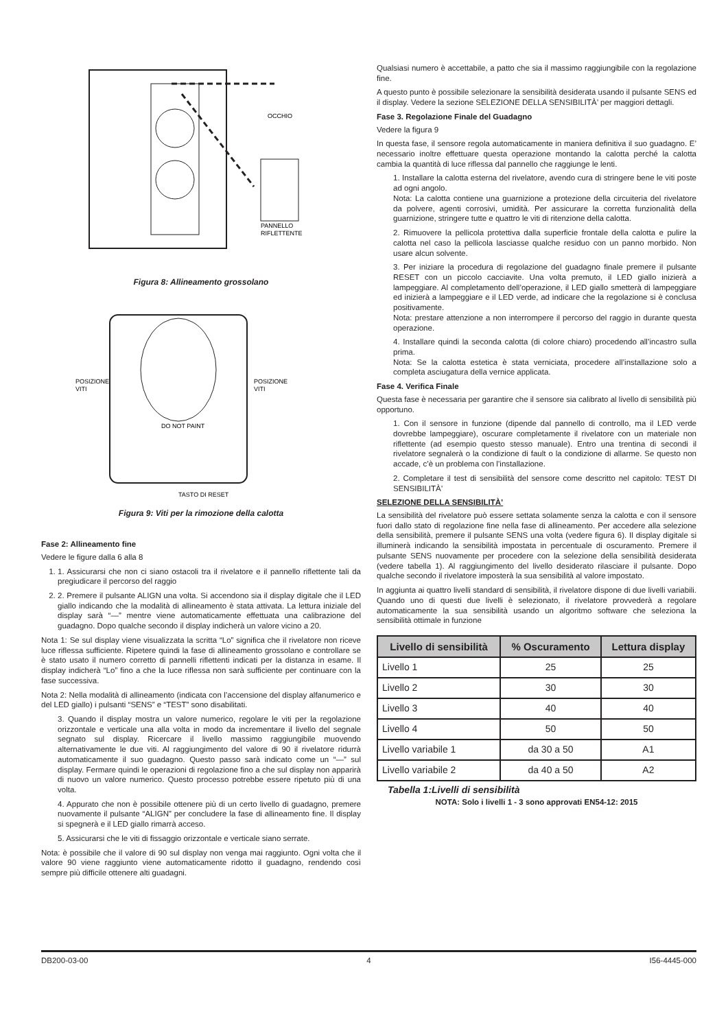OCCHIO
PANNELLO
RIFLETTENTE
Figura 8: Allineamento grossolano
DO NOT PAINT
POSIZIONE
VITI
POSIZIONE
VITI
TASTO DI RESET
Figura 9: Viti per la rimozione della calotta
Fase 2: Allineamento fine
Vedere le figure dalla 6 alla 8
1. 1. Assicurarsi che non ci siano ostacoli tra il rivelatore e il pannello riflettente tali da pregiudicare il percorso del raggio
2. 2. Premere il pulsante ALIGN una volta. Si accendono sia il display digitale che il LED giallo indicando che la modalità di allineamento è stata attivata. La lettura iniziale del display sarà “—” mentre viene automaticamente effettuata una calibrazione del guadagno. Dopo qualche secondo il display indicherà un valore vicino a 20.
Nota 1: Se sul display viene visualizzata la scritta “Lo” significa che il rivelatore non riceve luce riflessa sufficiente. Ripetere quindi la fase di allineamento grossolano e controllare se è stato usato il numero corretto di pannelli riflettenti indicati per la distanza in esame. Il display indicherà “Lo” fino a che la luce riflessa non sarà sufficiente per continuare con la fase successiva.
Nota 2: Nella modalità di allineamento (indicata con l’accensione del display alfanumerico e del LED giallo) i pulsanti “SENS” e “TEST” sono disabilitati.
3. Quando il display mostra un valore numerico, regolare le viti per la regolazione orizzontale e verticale una alla volta in modo da incrementare il livello del segnale segnato sul display. Ricercare il livello massimo raggiungibile muovendo alternativamente le due viti. Al raggiungimento del valore di 90 il rivelatore ridurrà automaticamente il suo guadagno. Questo passo sarà indicato come un “—” sul display. Fermare quindi le operazioni di regolazione fino a che sul display non apparirà di nuovo un valore numerico. Questo processo potrebbe essere ripetuto più di una volta.
4. Appurato che non è possibile ottenere più di un certo livello di guadagno, premere nuovamente il pulsante “ALIGN” per concludere la fase di allineamento fine. Il display si spegnerà e il LED giallo rimarrà acceso.
5. Assicurarsi che le viti di fissaggio orizzontale e verticale siano serrate.
Nota: è possibile che il valore di 90 sul display non venga mai raggiunto. Ogni volta che il valore 90 viene raggiunto viene automaticamente ridotto il guadagno, rendendo così sempre più difficile ottenere alti guadagni.
Qualsiasi numero è accettabile, a patto che sia il massimo raggiungibile con la regolazione fine.
A questo punto è possibile selezionare la sensibilità desiderata usando il pulsante SENS ed il display. Vedere la sezione SELEZIONE DELLA SENSIBILITÀ’ per maggiori dettagli.
Fase 3. Regolazione Finale del Guadagno
Vedere la figura 9
In questa fase, il sensore regola automaticamente in maniera definitiva il suo guadagno. E’ necessario inoltre effettuare questa operazione montando la calotta perché la calotta cambia la quantità di luce riflessa dal pannello che raggiunge le lenti.
1. Installare la calotta esterna del rivelatore, avendo cura di stringere bene le viti poste ad ogni angolo.
Nota: La calotta contiene una guarnizione a protezione della circuiteria del rivelatore da polvere, agenti corrosivi, umidità. Per assicurare la corretta funzionalità della guarnizione, stringere tutte e quattro le viti di ritenzione della calotta.
2. Rimuovere la pellicola protettiva dalla superficie frontale della calotta e pulire la calotta nel caso la pellicola lasciasse qualche residuo con un panno morbido. Non usare alcun solvente.
3. Per iniziare la procedura di regolazione del guadagno finale premere il pulsante RESET con un piccolo cacciavite. Una volta premuto, il LED giallo inizierà a lampeggiare. Al completamento dell’operazione, il LED giallo smetterà di lampeggiare ed inizierà a lampeggiare e il LED verde, ad indicare che la regolazione si è conclusa positivamente.
Nota: prestare attenzione a non interrompere il percorso del raggio in durante questa operazione.
4. Installare quindi la seconda calotta (di colore chiaro) procedendo all’incastro sulla prima.
Nota: Se la calotta estetica è stata verniciata, procedere all’installazione solo a completa asciugatura della vernice applicata.
Fase 4. Verifica Finale
Questa fase è necessaria per garantire che il sensore sia calibrato al livello di sensibilità più opportuno.
1. Con il sensore in funzione (dipende dal pannello di controllo, ma il LED verde dovrebbe lampeggiare), oscurare completamente il rivelatore con un materiale non riflettente (ad esempio questo stesso manuale). Entro una trentina di secondi il rivelatore segnalerà o la condizione di fault o la condizione di allarme. Se questo non accade, c’è un problema con l’installazione.
2. Completare il test di sensibilità del sensore come descritto nel capitolo: TEST DI SENSIBILITÀ’
SELEZIONE DELLA SENSIBILITÀ’
La sensibilità del rivelatore può essere settata solamente senza la calotta e con il sensore fuori dallo stato di regolazione fine nella fase di allineamento. Per accedere alla selezione della sensibilità, premere il pulsante SENS una volta (vedere figura 6). Il display digitale si illuminerà indicando la sensibilità impostata in percentuale di oscuramento. Premere il pulsante SENS nuovamente per procedere con la selezione della sensibilità desiderata (vedere tabella 1). Al raggiungimento del livello desiderato rilasciare il pulsante. Dopo qualche secondo il rivelatore imposterà la sua sensibilità al valore impostato.
In aggiunta ai quattro livelli standard di sensibilità, il rivelatore dispone di due livelli variabili. Quando uno di questi due livelli è selezionato, il rivelatore provvederà a regolare automaticamente la sua sensibilità usando un algoritmo software che seleziona la sensibilità ottimale in funzione
| Livello di sensibilità | % Oscuramento | Lettura display |
| --- | --- | --- |
| Livello 1 | 25 | 25 |
| Livello 2 | 30 | 30 |
| Livello 3 | 40 | 40 |
| Livello 4 | 50 | 50 |
| Livello variabile 1 | da 30 a 50 | A1 |
| Livello variabile 2 | da 40 a 50 | A2 |
Tabella 1:Livelli di sensibilità
NOTA: Solo i livelli 1 - 3 sono approvati EN54-12: 2015
DB200-03-00 4 I56-4445-000